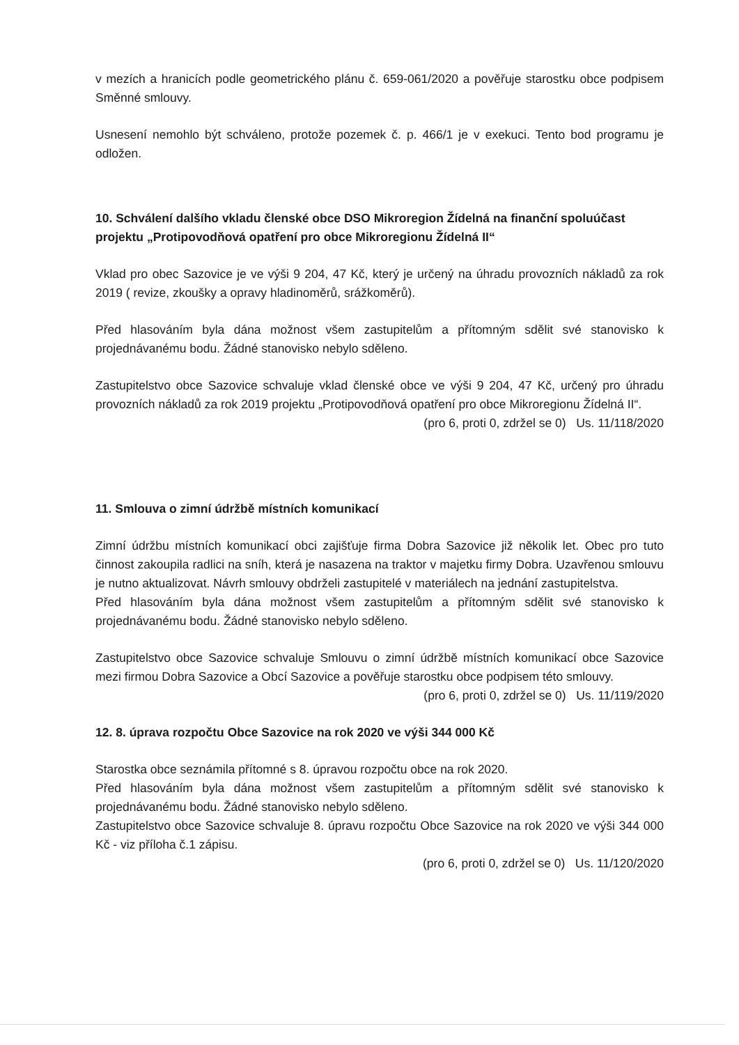v mezích a hranicích podle geometrického plánu č. 659-061/2020 a pověřuje starostku obce podpisem Směnné smlouvy.
Usnesení nemohlo být schváleno, protože pozemek č. p. 466/1 je v exekuci. Tento bod programu je odložen.
10. Schválení dalšího vkladu členské obce DSO Mikroregion Žídelná na finanční spoluúčast projektu „Protipovodňová opatření pro obce Mikroregionu Žídelná II“
Vklad pro obec Sazovice je ve výši 9 204, 47 Kč, který je určený na úhradu provozních nákladů za rok 2019 ( revize, zkoušky a opravy hladinoměrů, srážkoměrů).
Před hlasováním byla dána možnost všem zastupitelům a přítomným sdělit své stanovisko k projednávanému bodu. Žádné stanovisko nebylo sděleno.
Zastupitelstvo obce Sazovice schvaluje vklad členské obce ve výši 9 204, 47 Kč, určený pro úhradu provozních nákladů za rok 2019 projektu „Protipovodňová opatření pro obce Mikroregionu Žídelná II“.
(pro 6, proti 0, zdržel se 0) Us. 11/118/2020
11. Smlouva o zimní údržbě místních komunikací
Zimní údržbu místních komunikací obci zajišťuje firma Dobra Sazovice již několik let. Obec pro tuto činnost zakoupila radlici na sníh, která je nasazena na traktor v majetku firmy Dobra. Uzavřenou smlouvu je nutno aktualizovat. Návrh smlouvy obdrželi zastupitelé v materiálech na jednání zastupitelstva.
Před hlasováním byla dána možnost všem zastupitelům a přítomným sdělit své stanovisko k projednávanému bodu. Žádné stanovisko nebylo sděleno.
Zastupitelstvo obce Sazovice schvaluje Smlouvu o zimní údržbě místních komunikací obce Sazovice mezi firmou Dobra Sazovice a Obcí Sazovice a pověřuje starostku obce podpisem této smlouvy.
(pro 6, proti 0, zdržel se 0) Us. 11/119/2020
12. 8. úprava rozpočtu Obce Sazovice na rok 2020 ve výši 344 000 Kč
Starostka obce seznámila přítomné s 8. úpravou rozpočtu obce na rok 2020.
Před hlasováním byla dána možnost všem zastupitelům a přítomným sdělit své stanovisko k projednávanému bodu. Žádné stanovisko nebylo sděleno.
Zastupitelstvo obce Sazovice schvaluje 8. úpravu rozpočtu Obce Sazovice na rok 2020 ve výši 344 000 Kč - viz příloha č.1 zápisu.
(pro 6, proti 0, zdržel se 0) Us. 11/120/2020